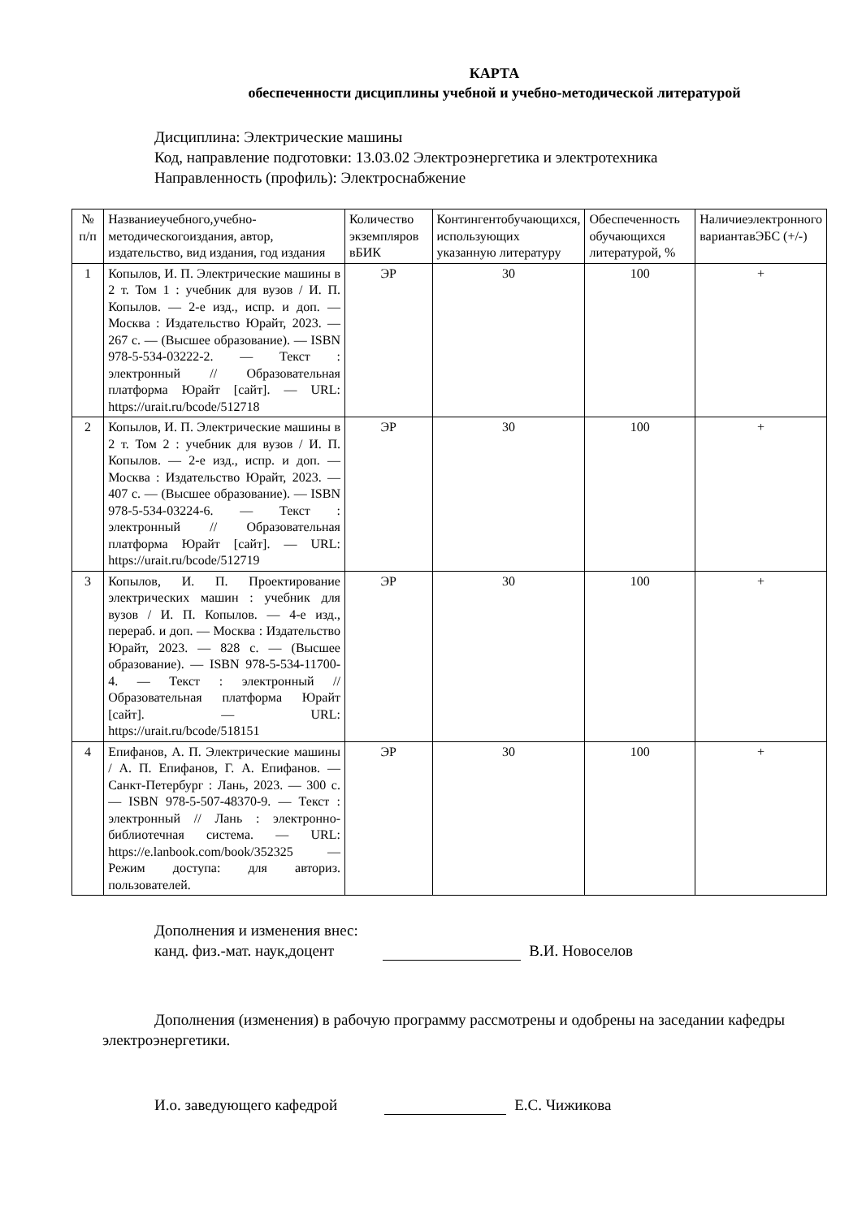КАРТА
обеспеченности дисциплины учебной и учебно-методической литературой
Дисциплина: Электрические машины
Код, направление подготовки: 13.03.02 Электроэнергетика и электротехника
Направленность (профиль): Электроснабжение
| № п/п | Названиеучебного,учебно-методическогоиздания, автор, издательство, вид издания, год издания | Количество экземпляров вБИК | Контингентобучающихся, использующих указанную литературу | Обеспеченность обучающихся литературой, % | Наличиеэлектронного вариантавЭБС (+/-) |
| --- | --- | --- | --- | --- | --- |
| 1 | Копылов, И. П. Электрические машины в 2 т. Том 1 : учебник для вузов / И. П. Копылов. — 2-е изд., испр. и доп. — Москва : Издательство Юрайт, 2023. — 267 с. — (Высшее образование). — ISBN 978-5-534-03222-2. — Текст : электронный // Образовательная платформа Юрайт [сайт]. — URL: https://urait.ru/bcode/512718 | ЭР | 30 | 100 | + |
| 2 | Копылов, И. П. Электрические машины в 2 т. Том 2 : учебник для вузов / И. П. Копылов. — 2-е изд., испр. и доп. — Москва : Издательство Юрайт, 2023. — 407 с. — (Высшее образование). — ISBN 978-5-534-03224-6. — Текст : электронный // Образовательная платформа Юрайт [сайт]. — URL: https://urait.ru/bcode/512719 | ЭР | 30 | 100 | + |
| 3 | Копылов, И. П. Проектирование электрических машин : учебник для вузов / И. П. Копылов. — 4-е изд., перераб. и доп. — Москва : Издательство Юрайт, 2023. — 828 с. — (Высшее образование). — ISBN 978-5-534-11700-4. — Текст : электронный // Образовательная платформа Юрайт [сайт]. — URL: https://urait.ru/bcode/518151 | ЭР | 30 | 100 | + |
| 4 | Епифанов, А. П. Электрические машины / А. П. Епифанов, Г. А. Епифанов. — Санкт-Петербург : Лань, 2023. — 300 с. — ISBN 978-5-507-48370-9. — Текст : электронный // Лань : электронно-библиотечная система. — URL: https://e.lanbook.com/book/352325 — Режим доступа: для авториз. пользователей. | ЭР | 30 | 100 | + |
Дополнения и изменения внес:
канд. физ.-мат. наук,доцент В.И. Новоселов
Дополнения (изменения) в рабочую программу рассмотрены и одобрены на заседании кафедры электроэнергетики.
И.о. заведующего кафедрой Е.С. Чижикова